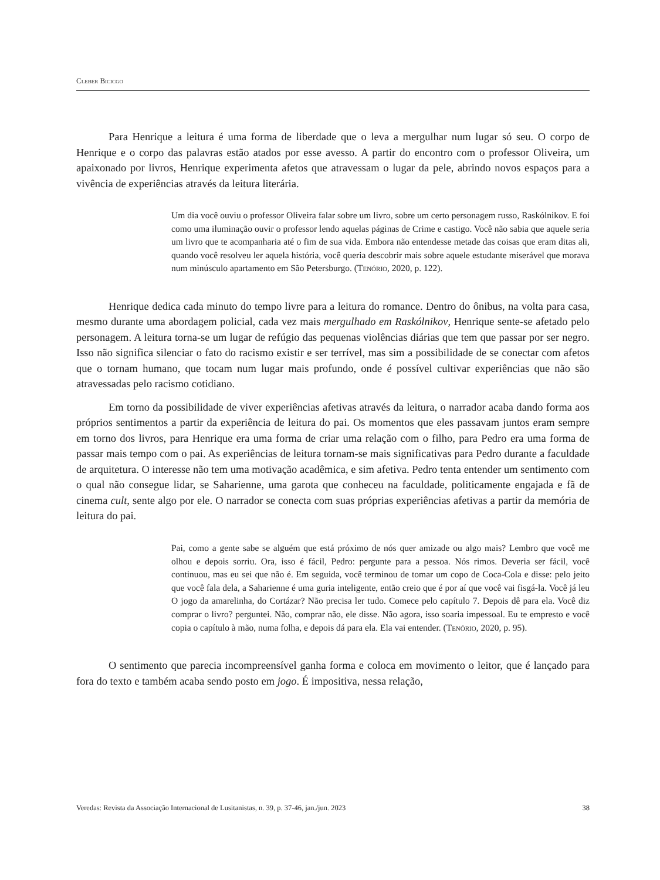Cleber Bicicgo
Para Henrique a leitura é uma forma de liberdade que o leva a mergulhar num lugar só seu. O corpo de Henrique e o corpo das palavras estão atados por esse avesso. A partir do encontro com o professor Oliveira, um apaixonado por livros, Henrique experimenta afetos que atravessam o lugar da pele, abrindo novos espaços para a vivência de experiências através da leitura literária.
Um dia você ouviu o professor Oliveira falar sobre um livro, sobre um certo personagem russo, Raskólnikov. E foi como uma iluminação ouvir o professor lendo aquelas páginas de Crime e castigo. Você não sabia que aquele seria um livro que te acompanharia até o fim de sua vida. Embora não entendesse metade das coisas que eram ditas ali, quando você resolveu ler aquela história, você queria descobrir mais sobre aquele estudante miserável que morava num minúsculo apartamento em São Petersburgo. (Tenório, 2020, p. 122).
Henrique dedica cada minuto do tempo livre para a leitura do romance. Dentro do ônibus, na volta para casa, mesmo durante uma abordagem policial, cada vez mais mergulhado em Raskólnikov, Henrique sente-se afetado pelo personagem. A leitura torna-se um lugar de refúgio das pequenas violências diárias que tem que passar por ser negro. Isso não significa silenciar o fato do racismo existir e ser terrível, mas sim a possibilidade de se conectar com afetos que o tornam humano, que tocam num lugar mais profundo, onde é possível cultivar experiências que não são atravessadas pelo racismo cotidiano.
Em torno da possibilidade de viver experiências afetivas através da leitura, o narrador acaba dando forma aos próprios sentimentos a partir da experiência de leitura do pai. Os momentos que eles passavam juntos eram sempre em torno dos livros, para Henrique era uma forma de criar uma relação com o filho, para Pedro era uma forma de passar mais tempo com o pai. As experiências de leitura tornam-se mais significativas para Pedro durante a faculdade de arquitetura. O interesse não tem uma motivação acadêmica, e sim afetiva. Pedro tenta entender um sentimento com o qual não consegue lidar, se Saharienne, uma garota que conheceu na faculdade, politicamente engajada e fã de cinema cult, sente algo por ele. O narrador se conecta com suas próprias experiências afetivas a partir da memória de leitura do pai.
Pai, como a gente sabe se alguém que está próximo de nós quer amizade ou algo mais? Lembro que você me olhou e depois sorriu. Ora, isso é fácil, Pedro: pergunte para a pessoa. Nós rimos. Deveria ser fácil, você continuou, mas eu sei que não é. Em seguida, você terminou de tomar um copo de Coca-Cola e disse: pelo jeito que você fala dela, a Saharienne é uma guria inteligente, então creio que é por aí que você vai fisgá-la. Você já leu O jogo da amarelinha, do Cortázar? Não precisa ler tudo. Comece pelo capítulo 7. Depois dê para ela. Você diz comprar o livro? perguntei. Não, comprar não, ele disse. Não agora, isso soaria impessoal. Eu te empresto e você copia o capítulo à mão, numa folha, e depois dá para ela. Ela vai entender. (Tenório, 2020, p. 95).
O sentimento que parecia incompreensível ganha forma e coloca em movimento o leitor, que é lançado para fora do texto e também acaba sendo posto em jogo. É impositiva, nessa relação,
Veredas: Revista da Associação Internacional de Lusitanistas, n. 39, p. 37-46, jan./jun. 2023 38